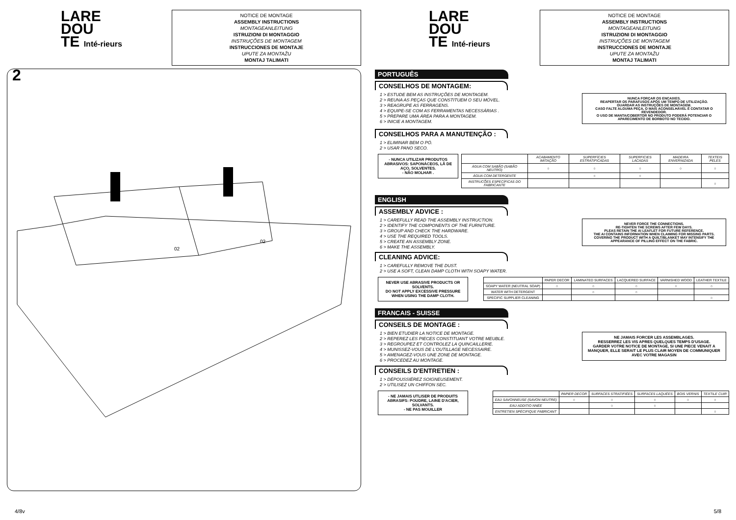LARE
DOU
TE Inté-rieurs
NOTICE DE MONTAGE
ASSEMBLY INSTRUCTIONS
MONTAGEANLEITUNG
ISTRUZIONI DI MONTAGGIO
INSTRUÇÕES DE MONTAGEM
INSTRUCCIONES DE MONTAJE
UPUTE ZA MONTAŽU
MONTAJ TALIMATI
2
02
02
4/8v
LARE
DOU
TE Inté-rieurs
NOTICE DE MONTAGE
ASSEMBLY INSTRUCTIONS
MONTAGEANLEITUNG
ISTRUZIONI DI MONTAGGIO
INSTRUÇÕES DE MONTAGEM
INSTRUCCIONES DE MONTAJE
UPUTE ZA MONTAŽU
MONTAJ TALIMATI
PORTUGUÊS
CONSELHOS DE MONTAGEM:
1 > ESTUDE BEM AS INSTRUÇÕES DE MONTAGEM.
2 > REUNA AS PEÇAS QUE CONSTITUEM O SEU MÓVEL.
3 > REAGRUPE AS FERRAGENS.
4 > EQUIPE-SE COM AS FERRAMENTAS NECESSÁRIAS .
5 > PREPARE UMA ÁREA PARA A MONTAGEM.
6 > INICIE A MONTAGEM.
NUNCA FORÇAR OS ENCAIXES.
REAPERTAR OS PARAFUSOS APÓS UM TEMPO DE UTILIZAÇÃO.
GUARDAR AS INSTRUÇÕES DE MONTAGEM.
CASO FALTE ALGUMA PEÇA, O MAIS ACONSELHÁVEL É CONTATAR O REVENDEDOR.
O USO DE MANTA/COBERTOR NO PRODUTO PODERÁ POTENCIAR O APARECIMENTO DE BORBOTO NO TECIDO.
CONSELHOS PARA A MANUTENÇÃO :
1 > ELIMINAR BEM O PÓ.
2 > USAR PANO SECO.
- NUNCA UTILIZAR PRODUTOS ABRASIVOS: SAPONÁCEOS, LÃ DE AÇO, SOLVENTES.
- NÃO MOLHAR .
| | ACABAMENTO IMITAÇÃO | SUPERFÍCIES ESTRATIFICADAS | SUPERFICIES LACADAS | MADEIRA ENVERNIZADA | TEXTEIS PELES |
| --- | --- | --- | --- | --- | --- |
| ÁGUA COM SABÃO (SABÃO NEUTRO) | ○ | ○ | ○ | ○ | ○ |
| ÁGUA COM DETERGENTE | | ○ | ○ | | |
| INSTRUCÕES ESPECÍFICAS DO FABRICANTE | | | | | ○ |
ENGLISH
ASSEMBLY ADVICE :
1 > CAREFULLY READ THE ASSEMBLY INSTRUCTION.
2 > IDENTIFY THE COMPONENTS OF THE FURNITURE.
3 > GROUP AND CHECK THE HARDWARE.
4 > USE THE REQUIRED TOOLS.
5 > CREATE AN ASSEMBLY ZONE.
6 > MAKE THE ASSEMBLY.
NEVER FORCE THE CONNECTIONS.
RE-TIGHTEN THE SCREWS AFTER FEW DAYS.
PLEAS RETAIN THE AI LEAFLET FOR FUTURE REFERENCE.
THE AI CONTAINS INFORMATION WHEN CLAIMING FOR MISSING PARTS.
COVERING THE PRODUCT WITH A QUILT/BLANKET MAY INTENSIFY THE APPEARANCE OF PILLING EFFECT ON THE FABRIC.
CLEANING ADVICE:
1 > CAREFULLY REMOVE THE DUST.
2 > USE A SOFT, CLEAN DAMP CLOTH WITH SOAPY WATER.
NEVER USE ABRASIVE PRODUCTS OR SOLVENTS.
DO NOT APPLY EXCESSIVE PRESSURE WHEN USING THE DAMP CLOTH.
| | PAPER DECOR | LAMINATED SURFACES | LACQUERED SURFACE | VARNISHED WOOD | LEATHER TEXTILE |
| --- | --- | --- | --- | --- | --- |
| SOAPY WATER (NEUTRAL SOAP) | ○ | ○ | ○ | ○ | ○ |
| WATER WITH DETERGENT | | ○ | ○ | | |
| SPECIFIC SUPPLIER CLEANING | | | | | ○ |
FRANCAIS - SUISSE
CONSEILS DE MONTAGE :
1 > BIEN ETUDIER LA NOTICE DE MONTAGE.
2 > REPEREZ LES PIECES CONSTITUANT VOTRE MEUBLE.
3 > REGROUPEZ ET CONTROLEZ LA QUINCAILLERIE.
4 > MUNISSEZ-VOUS DE L'OUTILLAGE NECESSAIRE.
5 > AMENAGEZ-VOUS UNE ZONE DE MONTAGE.
6 > PROCEDEZ AU MONTAGE.
NE JAMAIS FORCER LES ASSEMBLAGES.
RESSERREZ LES VIS APRES QUELQUES TEMPS D'USAGE.
GARDER VOTRE NOTICE DE MONTAGE, SI UNE PIECE VENAIT A MANQUER, ELLE SERAIT LE PLUS CLAIR MOYEN DE COMMUNIQUER AVEC VOTRE MAGASIN
CONSEILS D'ENTRETIEN :
1 > DÉPOUSSIÉREZ SOIGNEUSEMENT.
2 > UTILISEZ UN CHIFFON SEC.
- NE JAMAIS UTLISER DE PRODUITS ABRASIFS: POUDRE, LAINE D'ACIER, SOLVANTS.
- NE PAS MOUILLER
| | PAPIER DECOR | SURFACES STRATIFIÉES | SURFACES LAQUÉES | BOIS VERNIS | TEXTILE CUIR |
| --- | --- | --- | --- | --- | --- |
| EAU SAVONNEUSE (SAVON NEUTRE) | ○ | ○ | ○ | ○ | ○ |
| EAU ADDITIO NNÉE | | ○ | ○ | | |
| ENTRETIEN SPÉCIFIQUE FABRICANT | | | | | ○ |
5/8